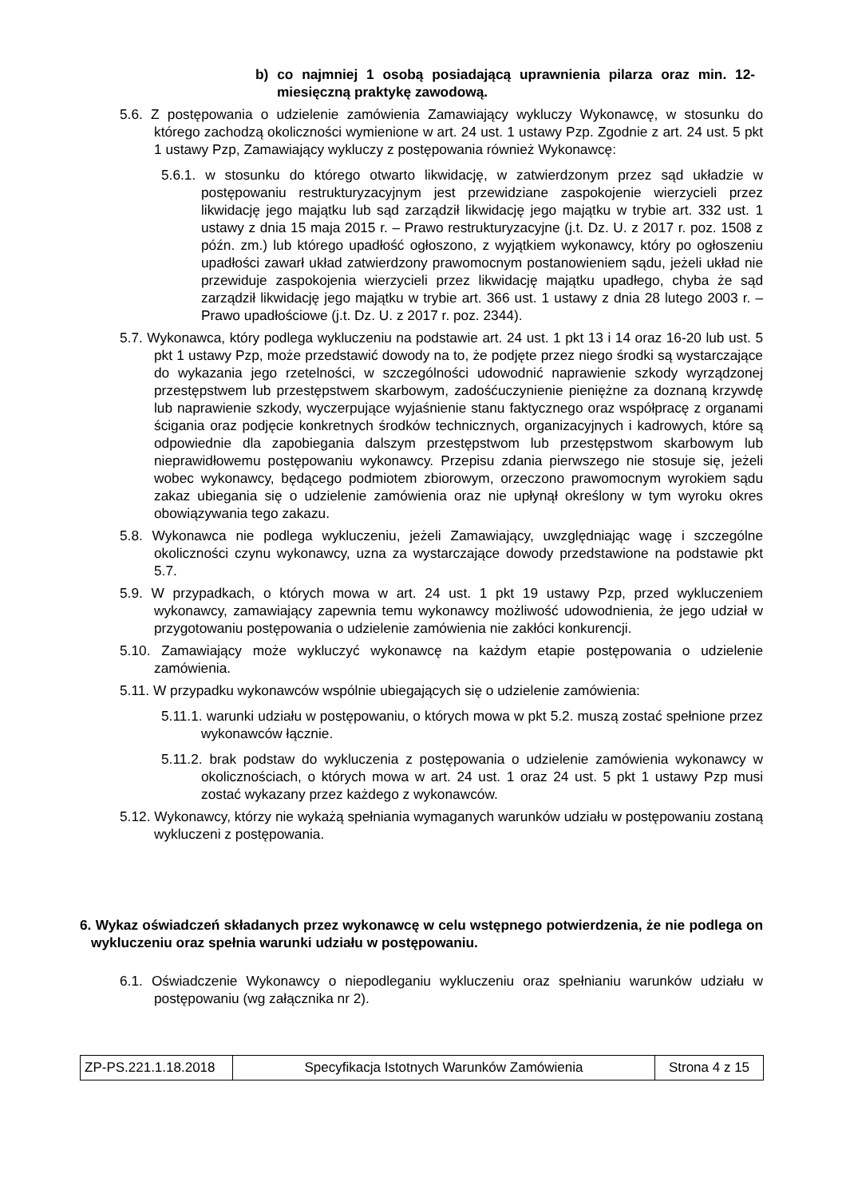b) co najmniej 1 osobą posiadającą uprawnienia pilarza oraz min. 12-miesięczną praktykę zawodową.
5.6. Z postępowania o udzielenie zamówienia Zamawiający wykluczy Wykonawcę, w stosunku do którego zachodzą okoliczności wymienione w art. 24 ust. 1 ustawy Pzp. Zgodnie z art. 24 ust. 5 pkt 1 ustawy Pzp, Zamawiający wykluczy z postępowania również Wykonawcę:
5.6.1. w stosunku do którego otwarto likwidację, w zatwierdzonym przez sąd układzie w postępowaniu restrukturyzacyjnym jest przewidziane zaspokojenie wierzycieli przez likwidację jego majątku lub sąd zarządził likwidację jego majątku w trybie art. 332 ust. 1 ustawy z dnia 15 maja 2015 r. – Prawo restrukturyzacyjne (j.t. Dz. U. z 2017 r. poz. 1508 z późn. zm.) lub którego upadłość ogłoszono, z wyjątkiem wykonawcy, który po ogłoszeniu upadłości zawarł układ zatwierdzony prawomocnym postanowieniem sądu, jeżeli układ nie przewiduje zaspokojenia wierzycieli przez likwidację majątku upadłego, chyba że sąd zarządził likwidację jego majątku w trybie art. 366 ust. 1 ustawy z dnia 28 lutego 2003 r. – Prawo upadłościowe (j.t. Dz. U. z 2017 r. poz. 2344).
5.7. Wykonawca, który podlega wykluczeniu na podstawie art. 24 ust. 1 pkt 13 i 14 oraz 16-20 lub ust. 5 pkt 1 ustawy Pzp, może przedstawić dowody na to, że podjęte przez niego środki są wystarczające do wykazania jego rzetelności, w szczególności udowodnić naprawienie szkody wyrządzonej przestępstwem lub przestępstwem skarbowym, zadośćuczynienie pieniężne za doznaną krzywdę lub naprawienie szkody, wyczerpujące wyjaśnienie stanu faktycznego oraz współpracę z organami ścigania oraz podjęcie konkretnych środków technicznych, organizacyjnych i kadrowych, które są odpowiednie dla zapobiegania dalszym przestępstwom lub przestępstwom skarbowym lub nieprawidłowemu postępowaniu wykonawcy. Przepisu zdania pierwszego nie stosuje się, jeżeli wobec wykonawcy, będącego podmiotem zbiorowym, orzeczono prawomocnym wyrokiem sądu zakaz ubiegania się o udzielenie zamówienia oraz nie upłynął określony w tym wyroku okres obowiązywania tego zakazu.
5.8. Wykonawca nie podlega wykluczeniu, jeżeli Zamawiający, uwzględniając wagę i szczególne okoliczności czynu wykonawcy, uzna za wystarczające dowody przedstawione na podstawie pkt 5.7.
5.9. W przypadkach, o których mowa w art. 24 ust. 1 pkt 19 ustawy Pzp, przed wykluczeniem wykonawcy, zamawiający zapewnia temu wykonawcy możliwość udowodnienia, że jego udział w przygotowaniu postępowania o udzielenie zamówienia nie zakłóci konkurencji.
5.10. Zamawiający może wykluczyć wykonawcę na każdym etapie postępowania o udzielenie zamówienia.
5.11. W przypadku wykonawców wspólnie ubiegających się o udzielenie zamówienia:
5.11.1. warunki udziału w postępowaniu, o których mowa w pkt 5.2. muszą zostać spełnione przez wykonawców łącznie.
5.11.2. brak podstaw do wykluczenia z postępowania o udzielenie zamówienia wykonawcy w okolicznościach, o których mowa w art. 24 ust. 1 oraz 24 ust. 5 pkt 1 ustawy Pzp musi zostać wykazany przez każdego z wykonawców.
5.12. Wykonawcy, którzy nie wykażą spełniania wymaganych warunków udziału w postępowaniu zostaną wykluczeni z postępowania.
6. Wykaz oświadczeń składanych przez wykonawcę w celu wstępnego potwierdzenia, że nie podlega on wykluczeniu oraz spełnia warunki udziału w postępowaniu.
6.1. Oświadczenie Wykonawcy o niepodleganiu wykluczeniu oraz spełnianiu warunków udziału w postępowaniu (wg załącznika nr 2).
| ZP-PS.221.1.18.2018 | Specyfikacja Istotnych Warunków Zamówienia | Strona 4 z 15 |